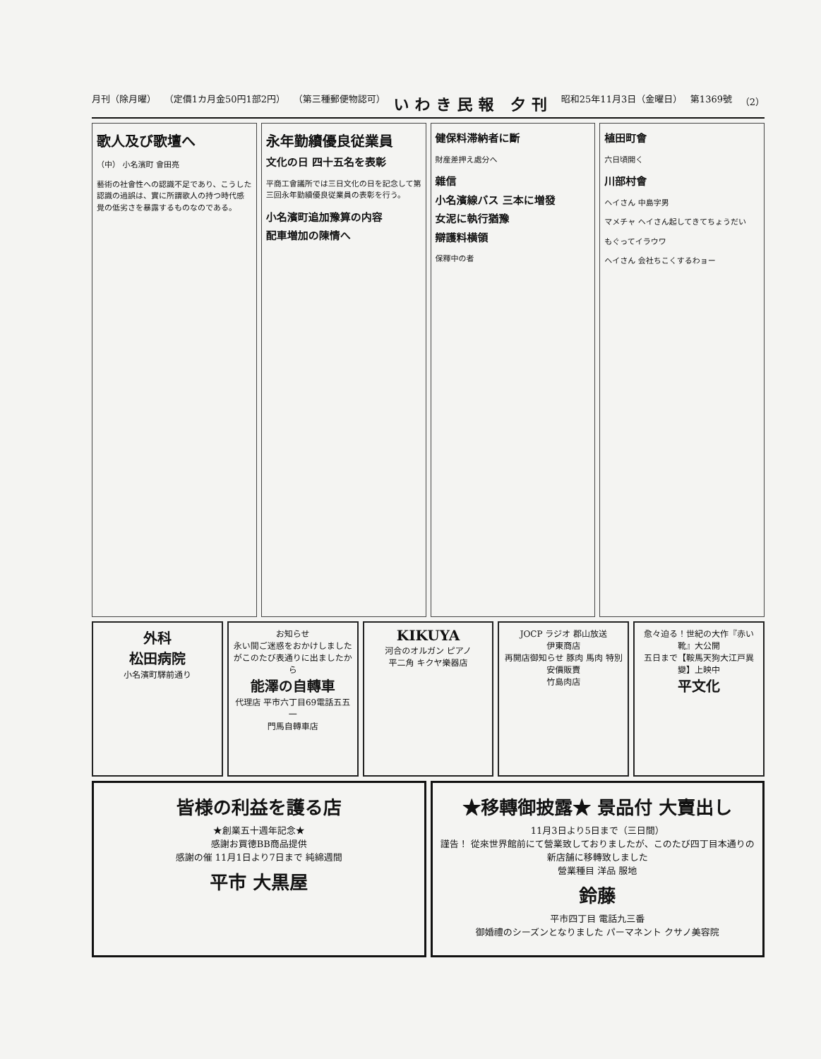月刊（除月曜） （定價1カ月金50円1部2円） （第三種郵便物認可） いわき民報 夕刊 昭和25年11月3日（金曜日） 第1369號 （2）
歌人及び歌壇へ
（中） 小名濱町 會田亮
藝術の社會性への認識不足であり、こうした認識の過誤は、實に所謂歌人の持つ時代感覺の低劣さを暴露するものなのである。
永年勤續優良従業員
文化の日 四十五名を表彰
平商工會議所では三日文化の日を記念して第三回永年勤續優良従業員の表彰を行う。
小名濱町追加豫算の内容
配車増加の陳情へ
健保料滞納者に斷
財産差押え處分へ
雜信
小名濱線バス 三本に増發
女泥に執行猶豫
辯護料横領
保釋中の者
植田町會
六日頃開く
川部村會
ヘイさん 中島字男
マメチャ ヘイさん起してきてちょうだい
もぐってイラウワ
ヘイさん 会社ちこくするわョー
外科
松田病院
小名濱町驛前通り
お知らせ
永い間ご迷惑をおかけしましたがこのたび表通りに出ましたから
能澤の自轉車
代理店 平市六丁目69電話五五一
門馬自轉車店
KIKUYA
河合のオルガン ピアノ
平二角 キクヤ樂器店
JOCP ラジオ 郡山放送
伊東商店
再開店御知らせ 豚肉 馬肉 特別安價販賣
竹島肉店
愈々迫る！世紀の大作『赤い靴』大公開
五日まで【鞍馬天狗大江戸異變】上映中
平文化
皆様の利益を護る店
★創業五十週年記念★
感謝お買徳BB商品提供
感謝の催 11月1日より7日まで 純綿週間
平市 大黒屋
★移轉御披露★ 景品付 大賣出し
11月3日より5日まで（三日間）
謹告！ 從來世界館前にて營業致しておりましたが、このたび四丁目本通りの新店舗に移轉致しました
營業種目 洋品 服地
鈴藤
平市四丁目 電話九三番
御婚禮のシーズンとなりました パーマネント クサノ美容院